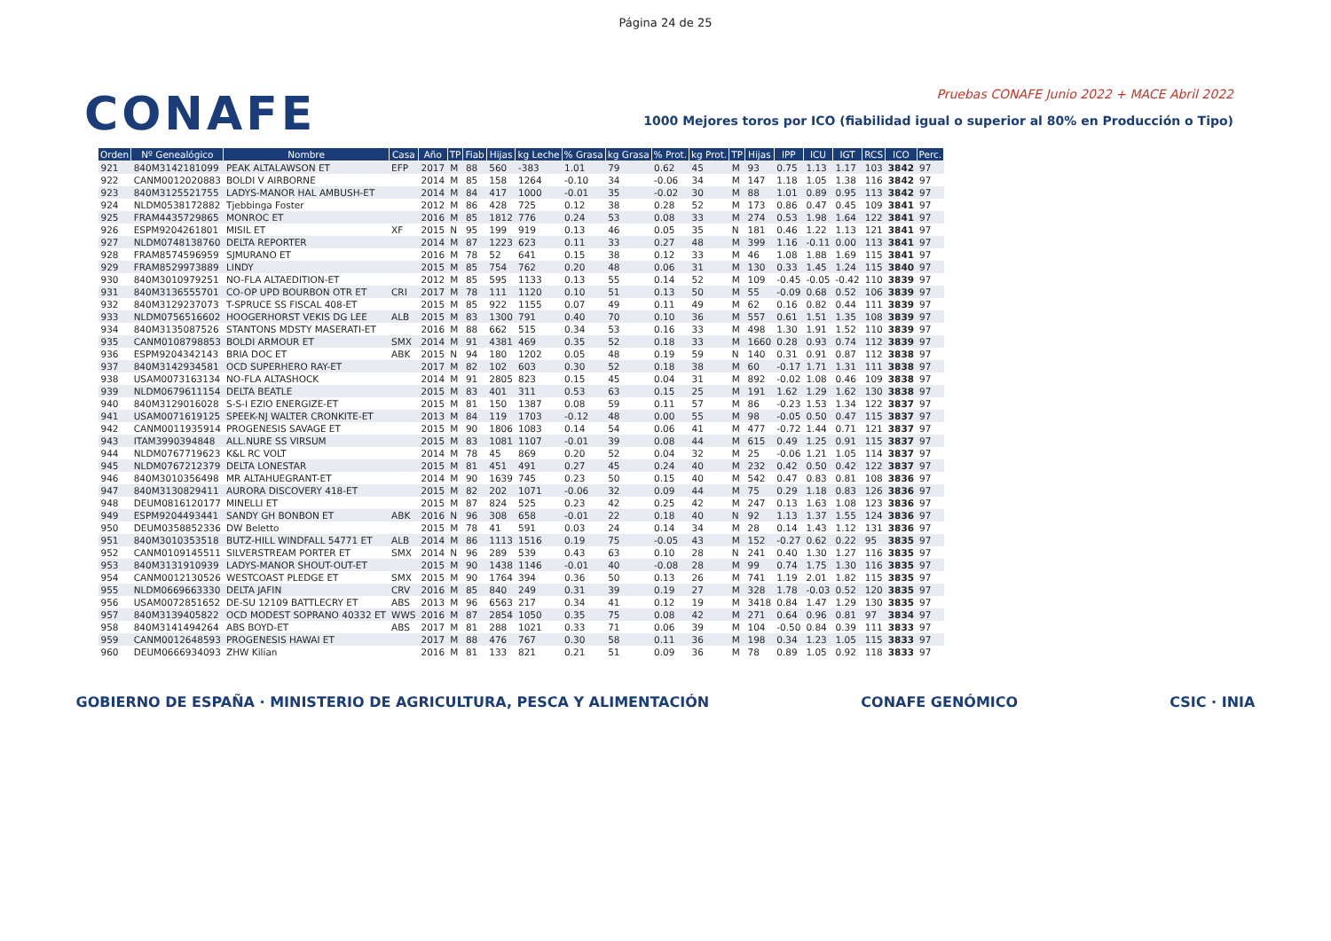Página 24 de 25
CONAFE
Pruebas CONAFE Junio 2022 + MACE Abril 2022
1000 Mejores toros por ICO (fiabilidad igual o superior al 80% en Producción o Tipo)
| Orden | Nº Genealógico | Nombre | Casa | Año | TP | Fiab | Hijas | kg Leche | % Grasa | kg Grasa | % Prot. | kg Prot. | TP | Hijas | IPP | ICU | IGT | RCS | ICO | Perc. |
| --- | --- | --- | --- | --- | --- | --- | --- | --- | --- | --- | --- | --- | --- | --- | --- | --- | --- | --- | --- | --- |
| 921 | 840M3142181099 | PEAK ALTALAWSON ET | EFP | 2017 | M | 88 | 560 | -383 | 1.01 | 79 | 0.62 | 45 | M | 93 | 0.75 | 1.13 | 1.17 | 103 | 3842 | 97 |
| 922 | CANM0012020883 | BOLDI V AIRBORNE | | 2014 | M | 85 | 158 | 1264 | -0.10 | 34 | -0.06 | 34 | M | 147 | 1.18 | 1.05 | 1.38 | 116 | 3842 | 97 |
| 923 | 840M3125521755 | LADYS-MANOR HAL AMBUSH-ET | | 2014 | M | 84 | 417 | 1000 | -0.01 | 35 | -0.02 | 30 | M | 88 | 1.01 | 0.89 | 0.95 | 113 | 3842 | 97 |
| 924 | NLDM0538172882 | Tjebbinga Foster | | 2012 | M | 86 | 428 | 725 | 0.12 | 38 | 0.28 | 52 | M | 173 | 0.86 | 0.47 | 0.45 | 109 | 3841 | 97 |
| 925 | FRAM4435729865 | MONROC ET | | 2016 | M | 85 | 1812 | 776 | 0.24 | 53 | 0.08 | 33 | M | 274 | 0.53 | 1.98 | 1.64 | 122 | 3841 | 97 |
| 926 | ESPM9204261801 | MISIL ET | XF | 2015 | N | 95 | 199 | 919 | 0.13 | 46 | 0.05 | 35 | N | 181 | 0.46 | 1.22 | 1.13 | 121 | 3841 | 97 |
| 927 | NLDM0748138760 | DELTA REPORTER | | 2014 | M | 87 | 1223 | 623 | 0.11 | 33 | 0.27 | 48 | M | 399 | 1.16 | -0.11 | 0.00 | 113 | 3841 | 97 |
| 928 | FRAM8574596959 | SJMURANO ET | | 2016 | M | 78 | 52 | 641 | 0.15 | 38 | 0.12 | 33 | M | 46 | 1.08 | 1.88 | 1.69 | 115 | 3841 | 97 |
| 929 | FRAM8529973889 | LINDY | | 2015 | M | 85 | 754 | 762 | 0.20 | 48 | 0.06 | 31 | M | 130 | 0.33 | 1.45 | 1.24 | 115 | 3840 | 97 |
| 930 | 840M3010979251 | NO-FLA ALTAEDITION-ET | | 2012 | M | 85 | 595 | 1133 | 0.13 | 55 | 0.14 | 52 | M | 109 | -0.45 | -0.05 | -0.42 | 110 | 3839 | 97 |
| 931 | 840M3136555701 | CO-OP UPD BOURBON OTR ET | CRI | 2017 | M | 78 | 111 | 1120 | 0.10 | 51 | 0.13 | 50 | M | 55 | -0.09 | 0.68 | 0.52 | 106 | 3839 | 97 |
| 932 | 840M3129237073 | T-SPRUCE SS FISCAL 408-ET | | 2015 | M | 85 | 922 | 1155 | 0.07 | 49 | 0.11 | 49 | M | 62 | 0.16 | 0.82 | 0.44 | 111 | 3839 | 97 |
| 933 | NLDM0756516602 | HOOGERHORST VEKIS DG LEE | ALB | 2015 | M | 83 | 1300 | 791 | 0.40 | 70 | 0.10 | 36 | M | 557 | 0.61 | 1.51 | 1.35 | 108 | 3839 | 97 |
| 934 | 840M3135087526 | STANTONS MDSTY MASERATI-ET | | 2016 | M | 88 | 662 | 515 | 0.34 | 53 | 0.16 | 33 | M | 498 | 1.30 | 1.91 | 1.52 | 110 | 3839 | 97 |
| 935 | CANM0108798853 | BOLDI ARMOUR ET | SMX | 2014 | M | 91 | 4381 | 469 | 0.35 | 52 | 0.18 | 33 | M | 1660 | 0.28 | 0.93 | 0.74 | 112 | 3839 | 97 |
| 936 | ESPM9204342143 | BRIA DOC ET | ABK | 2015 | N | 94 | 180 | 1202 | 0.05 | 48 | 0.19 | 59 | N | 140 | 0.31 | 0.91 | 0.87 | 112 | 3838 | 97 |
| 937 | 840M3142934581 | OCD SUPERHERO RAY-ET | | 2017 | M | 82 | 102 | 603 | 0.30 | 52 | 0.18 | 38 | M | 60 | -0.17 | 1.71 | 1.31 | 111 | 3838 | 97 |
| 938 | USAM0073163134 | NO-FLA ALTASHOCK | | 2014 | M | 91 | 2805 | 823 | 0.15 | 45 | 0.04 | 31 | M | 892 | -0.02 | 1.08 | 0.46 | 109 | 3838 | 97 |
| 939 | NLDM0679611154 | DELTA BEATLE | | 2015 | M | 83 | 401 | 311 | 0.53 | 63 | 0.15 | 25 | M | 191 | 1.62 | 1.29 | 1.62 | 130 | 3838 | 97 |
| 940 | 840M3129016028 | S-S-I EZIO ENERGIZE-ET | | 2015 | M | 81 | 150 | 1387 | 0.08 | 59 | 0.11 | 57 | M | 86 | -0.23 | 1.53 | 1.34 | 122 | 3837 | 97 |
| 941 | USAM0071619125 | SPEEK-NJ WALTER CRONKITE-ET | | 2013 | M | 84 | 119 | 1703 | -0.12 | 48 | 0.00 | 55 | M | 98 | -0.05 | 0.50 | 0.47 | 115 | 3837 | 97 |
| 942 | CANM0011935914 | PROGENESIS SAVAGE ET | | 2015 | M | 90 | 1806 | 1083 | 0.14 | 54 | 0.06 | 41 | M | 477 | -0.72 | 1.44 | 0.71 | 121 | 3837 | 97 |
| 943 | ITAM3990394848 | ALL.NURE SS VIRSUM | | 2015 | M | 83 | 1081 | 1107 | -0.01 | 39 | 0.08 | 44 | M | 615 | 0.49 | 1.25 | 0.91 | 115 | 3837 | 97 |
| 944 | NLDM0767719623 | K&L RC VOLT | | 2014 | M | 78 | 45 | 869 | 0.20 | 52 | 0.04 | 32 | M | 25 | -0.06 | 1.21 | 1.05 | 114 | 3837 | 97 |
| 945 | NLDM0767212379 | DELTA LONESTAR | | 2015 | M | 81 | 451 | 491 | 0.27 | 45 | 0.24 | 40 | M | 232 | 0.42 | 0.50 | 0.42 | 122 | 3837 | 97 |
| 946 | 840M3010356498 | MR ALTAHUEGRANT-ET | | 2014 | M | 90 | 1639 | 745 | 0.23 | 50 | 0.15 | 40 | M | 542 | 0.47 | 0.83 | 0.81 | 108 | 3836 | 97 |
| 947 | 840M3130829411 | AURORA DISCOVERY 418-ET | | 2015 | M | 82 | 202 | 1071 | -0.06 | 32 | 0.09 | 44 | M | 75 | 0.29 | 1.18 | 0.83 | 126 | 3836 | 97 |
| 948 | DEUM0816120177 | MINELLI ET | | 2015 | M | 87 | 824 | 525 | 0.23 | 42 | 0.25 | 42 | M | 247 | 0.13 | 1.63 | 1.08 | 123 | 3836 | 97 |
| 949 | ESPM9204493441 | SANDY GH BONBON ET | ABK | 2016 | N | 96 | 308 | 658 | -0.01 | 22 | 0.18 | 40 | N | 92 | 1.13 | 1.37 | 1.55 | 124 | 3836 | 97 |
| 950 | DEUM0358852336 | DW Beletto | | 2015 | M | 78 | 41 | 591 | 0.03 | 24 | 0.14 | 34 | M | 28 | 0.14 | 1.43 | 1.12 | 131 | 3836 | 97 |
| 951 | 840M3010353518 | BUTZ-HILL WINDFALL 54771 ET | ALB | 2014 | M | 86 | 1113 | 1516 | 0.19 | 75 | -0.05 | 43 | M | 152 | -0.27 | 0.62 | 0.22 | 95 | 3835 | 97 |
| 952 | CANM0109145511 | SILVERSTREAM PORTER ET | SMX | 2014 | N | 96 | 289 | 539 | 0.43 | 63 | 0.10 | 28 | N | 241 | 0.40 | 1.30 | 1.27 | 116 | 3835 | 97 |
| 953 | 840M3131910939 | LADYS-MANOR SHOUT-OUT-ET | | 2015 | M | 90 | 1438 | 1146 | -0.01 | 40 | -0.08 | 28 | M | 99 | 0.74 | 1.75 | 1.30 | 116 | 3835 | 97 |
| 954 | CANM0012130526 | WESTCOAST PLEDGE ET | SMX | 2015 | M | 90 | 1764 | 394 | 0.36 | 50 | 0.13 | 26 | M | 741 | 1.19 | 2.01 | 1.82 | 115 | 3835 | 97 |
| 955 | NLDM0669663330 | DELTA JAFIN | CRV | 2016 | M | 85 | 840 | 249 | 0.31 | 39 | 0.19 | 27 | M | 328 | 1.78 | -0.03 | 0.52 | 120 | 3835 | 97 |
| 956 | USAM0072851652 | DE-SU 12109 BATTLECRY ET | ABS | 2013 | M | 96 | 6563 | 217 | 0.34 | 41 | 0.12 | 19 | M | 3418 | 0.84 | 1.47 | 1.29 | 130 | 3835 | 97 |
| 957 | 840M3139405822 | OCD MODEST SOPRANO 40332 ET | WWS | 2016 | M | 87 | 2854 | 1050 | 0.35 | 75 | 0.08 | 42 | M | 271 | 0.64 | 0.96 | 0.81 | 97 | 3834 | 97 |
| 958 | 840M3141494264 | ABS BOYD-ET | ABS | 2017 | M | 81 | 288 | 1021 | 0.33 | 71 | 0.06 | 39 | M | 104 | -0.50 | 0.84 | 0.39 | 111 | 3833 | 97 |
| 959 | CANM0012648593 | PROGENESIS HAWAI ET | | 2017 | M | 88 | 476 | 767 | 0.30 | 58 | 0.11 | 36 | M | 198 | 0.34 | 1.23 | 1.05 | 115 | 3833 | 97 |
| 960 | DEUM0666934093 | ZHW Kilian | | 2016 | M | 81 | 133 | 821 | 0.21 | 51 | 0.09 | 36 | M | 78 | 0.89 | 1.05 | 0.92 | 118 | 3833 | 97 |
GOBIERNO DE ESPAÑA · MINISTERIO DE AGRICULTURA, PESCA Y ALIMENTACIÓN CONAFE GENÓMICO CSIC · INIA